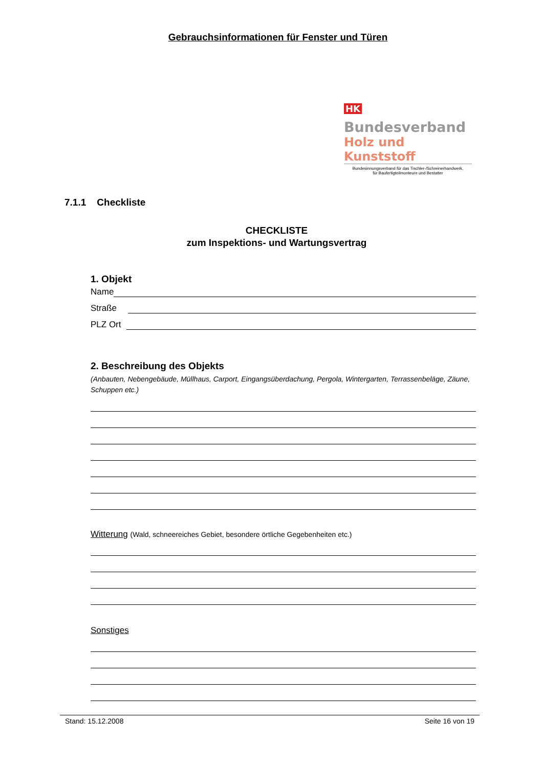Gebrauchsinformationen für Fenster und Türen
HK Bundesverband
Holz und Kunststoff
Bundesinnungsverband für das Tischler-/Schreinerhandwerk,
für Baufertigteilmonteure und Bestatter
7.1.1 Checkliste
CHECKLISTE
zum Inspektions- und Wartungsvertrag
1. Objekt
Name
Straße
PLZ Ort
2. Beschreibung des Objekts
(Anbauten, Nebengebäude, Müllhaus, Carport, Eingangsüberdachung, Pergola, Wintergarten, Terrassenbeläge, Zäune, Schuppen etc.)
Witterung (Wald, schneereiches Gebiet, besondere örtliche Gegebenheiten etc.)
Sonstiges
Stand: 15.12.2008 Seite 16 von 19